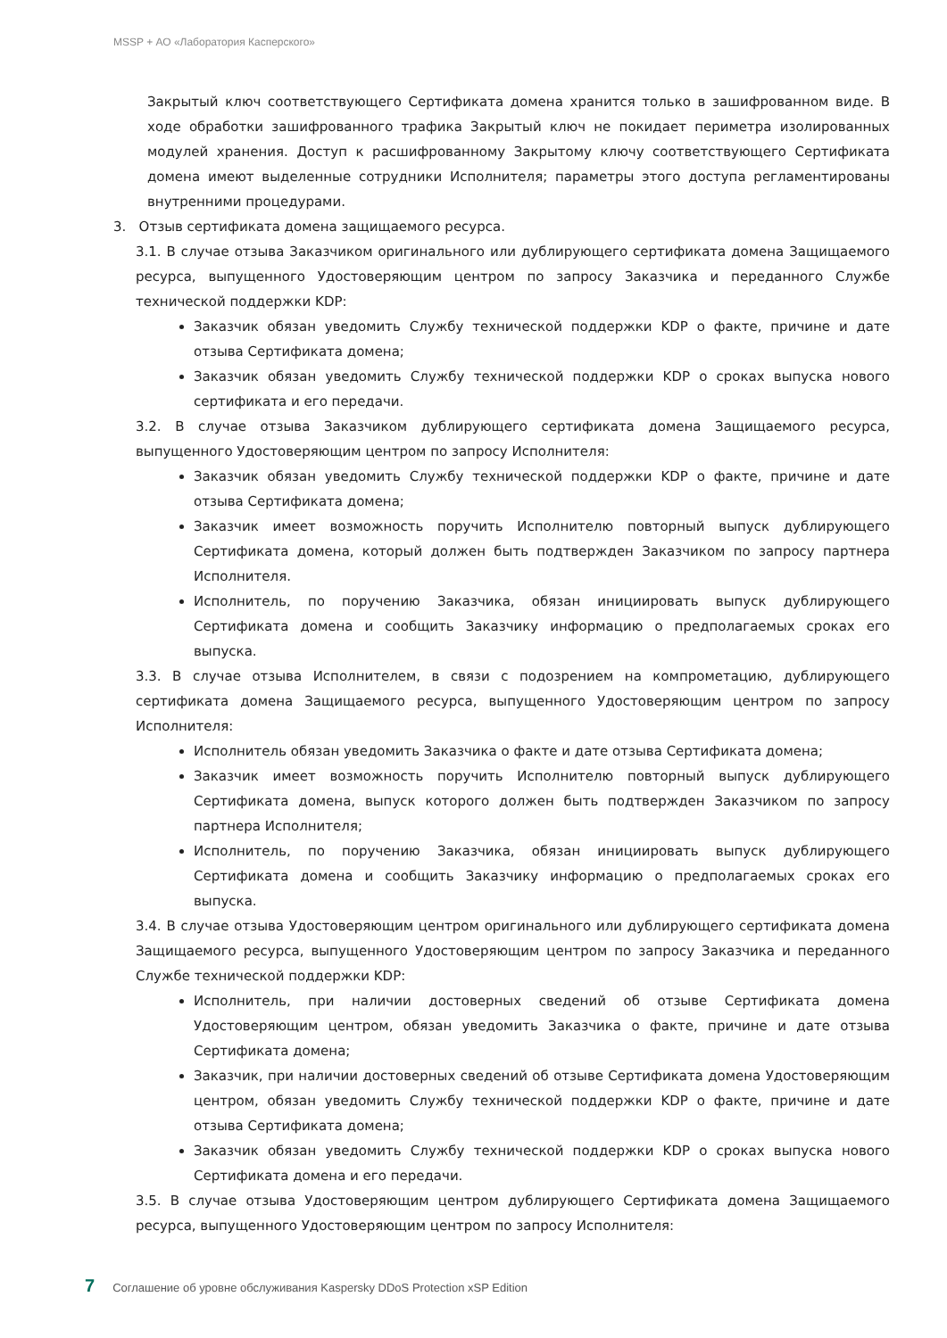MSSP + АО «Лаборатория Касперского»
Закрытый ключ соответствующего Сертификата домена хранится только в зашифрованном виде. В ходе обработки зашифрованного трафика Закрытый ключ не покидает периметра изолированных модулей хранения. Доступ к расшифрованному Закрытому ключу соответствующего Сертификата домена имеют выделенные сотрудники Исполнителя; параметры этого доступа регламентированы внутренними процедурами.
3. Отзыв сертификата домена защищаемого ресурса.
3.1. В случае отзыва Заказчиком оригинального или дублирующего сертификата домена Защищаемого ресурса, выпущенного Удостоверяющим центром по запросу Заказчика и переданного Службе технической поддержки KDP:
Заказчик обязан уведомить Службу технической поддержки KDP о факте, причине и дате отзыва Сертификата домена;
Заказчик обязан уведомить Службу технической поддержки KDP о сроках выпуска нового сертификата и его передачи.
3.2. В случае отзыва Заказчиком дублирующего сертификата домена Защищаемого ресурса, выпущенного Удостоверяющим центром по запросу Исполнителя:
Заказчик обязан уведомить Службу технической поддержки KDP о факте, причине и дате отзыва Сертификата домена;
Заказчик имеет возможность поручить Исполнителю повторный выпуск дублирующего Сертификата домена, который должен быть подтвержден Заказчиком по запросу партнера Исполнителя.
Исполнитель, по поручению Заказчика, обязан инициировать выпуск дублирующего Сертификата домена и сообщить Заказчику информацию о предполагаемых сроках его выпуска.
3.3. В случае отзыва Исполнителем, в связи с подозрением на компрометацию, дублирующего сертификата домена Защищаемого ресурса, выпущенного Удостоверяющим центром по запросу Исполнителя:
Исполнитель обязан уведомить Заказчика о факте и дате отзыва Сертификата домена;
Заказчик имеет возможность поручить Исполнителю повторный выпуск дублирующего Сертификата домена, выпуск которого должен быть подтвержден Заказчиком по запросу партнера Исполнителя;
Исполнитель, по поручению Заказчика, обязан инициировать выпуск дублирующего Сертификата домена и сообщить Заказчику информацию о предполагаемых сроках его выпуска.
3.4. В случае отзыва Удостоверяющим центром оригинального или дублирующего сертификата домена Защищаемого ресурса, выпущенного Удостоверяющим центром по запросу Заказчика и переданного Службе технической поддержки KDP:
Исполнитель, при наличии достоверных сведений об отзыве Сертификата домена Удостоверяющим центром, обязан уведомить Заказчика о факте, причине и дате отзыва Сертификата домена;
Заказчик, при наличии достоверных сведений об отзыве Сертификата домена Удостоверяющим центром, обязан уведомить Службу технической поддержки KDP о факте, причине и дате отзыва Сертификата домена;
Заказчик обязан уведомить Службу технической поддержки KDP о сроках выпуска нового Сертификата домена и его передачи.
3.5. В случае отзыва Удостоверяющим центром дублирующего Сертификата домена Защищаемого ресурса, выпущенного Удостоверяющим центром по запросу Исполнителя:
7 Соглашение об уровне обслуживания Kaspersky DDoS Protection xSP Edition